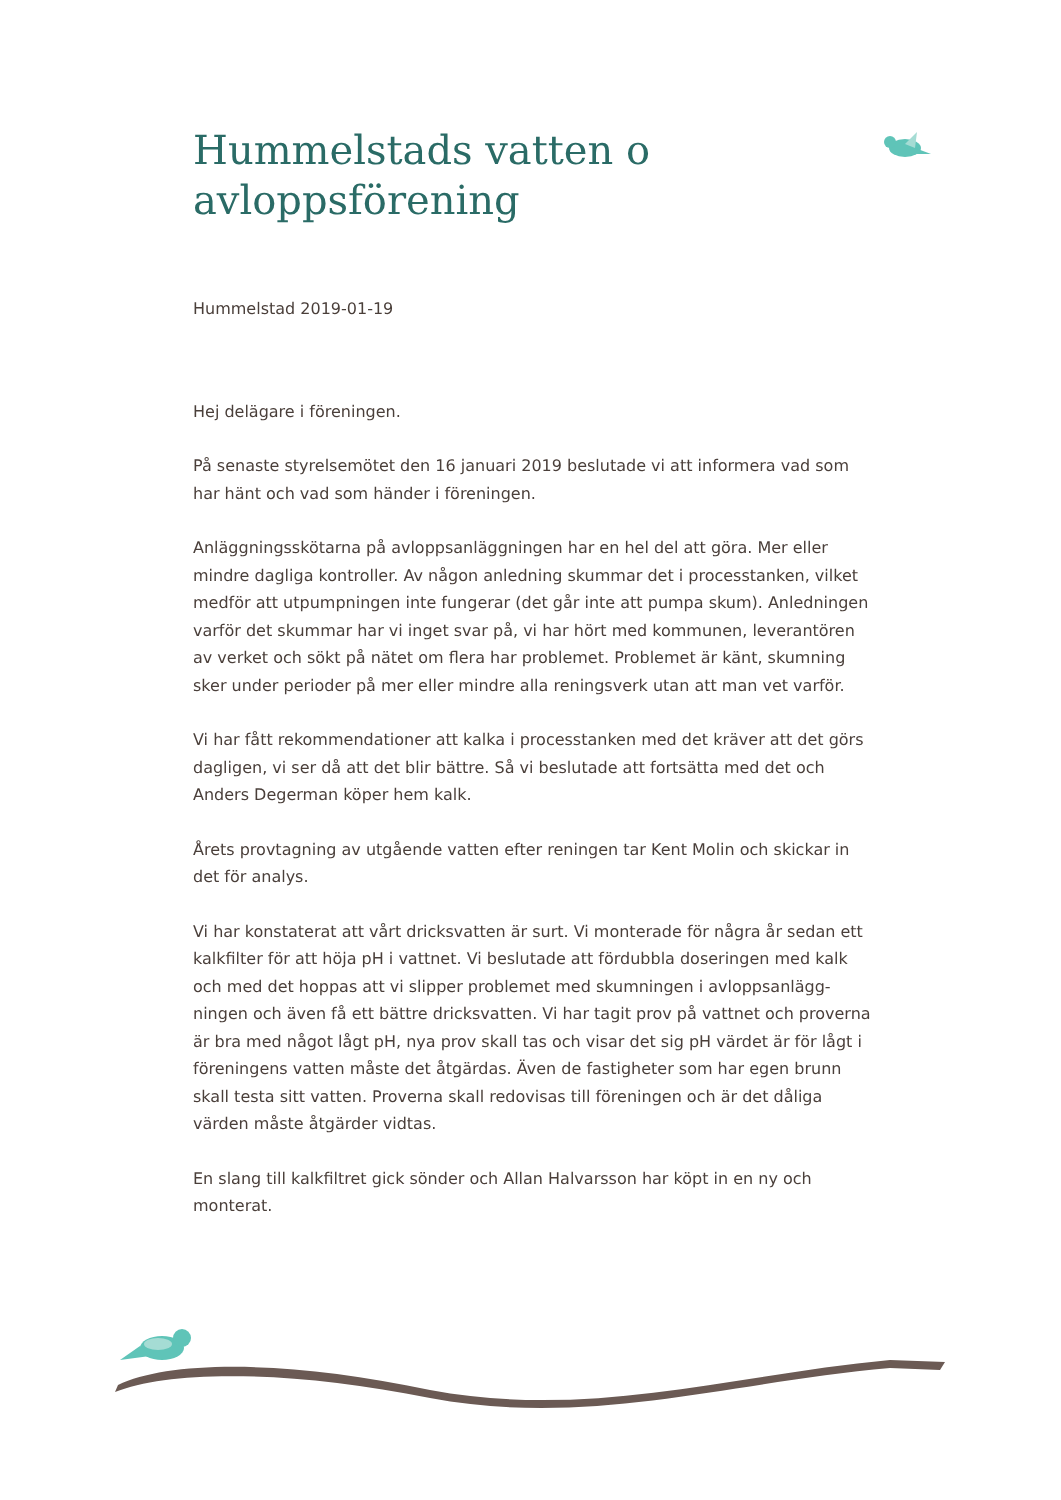Hummelstads vatten o avloppsförening
Hummelstad 2019-01-19
Hej delägare i föreningen.
På senaste styrelsemötet den 16 januari 2019 beslutade vi att informera vad som har hänt och vad som händer i föreningen.
Anläggningsskötarna på avloppsanläggningen har en hel del att göra. Mer eller mindre dagliga kontroller. Av någon anledning skummar det i processtanken, vilket medför att utpumpningen inte fungerar (det går inte att pumpa skum). Anledningen varför det skummar har vi inget svar på, vi har hört med kommunen, leverantören av verket och sökt på nätet om flera har problemet. Problemet är känt, skumning sker under perioder på mer eller mindre alla reningsverk utan att man vet varför.
Vi har fått rekommendationer att kalka i processtanken med det kräver att det görs dagligen, vi ser då att det blir bättre. Så vi beslutade att fortsätta med det och Anders Degerman köper hem kalk.
Årets provtagning av utgående vatten efter reningen tar Kent Molin och skickar in det för analys.
Vi har konstaterat att vårt dricksvatten är surt. Vi monterade för några år sedan ett kalkfilter för att höja pH i vattnet. Vi beslutade att fördubbla doseringen med kalk och med det hoppas att vi slipper problemet med skumningen i avloppsanlägg-ningen och även få ett bättre dricksvatten. Vi har tagit prov på vattnet och proverna är bra med något lågt pH, nya prov skall tas och visar det sig pH värdet är för lågt i föreningens vatten måste det åtgärdas. Även de fastigheter som har egen brunn skall testa sitt vatten. Proverna skall redovisas till föreningen och är det dåliga värden måste åtgärder vidtas.
En slang till kalkfiltret gick sönder och Allan Halvarsson har köpt in en ny och monterat.